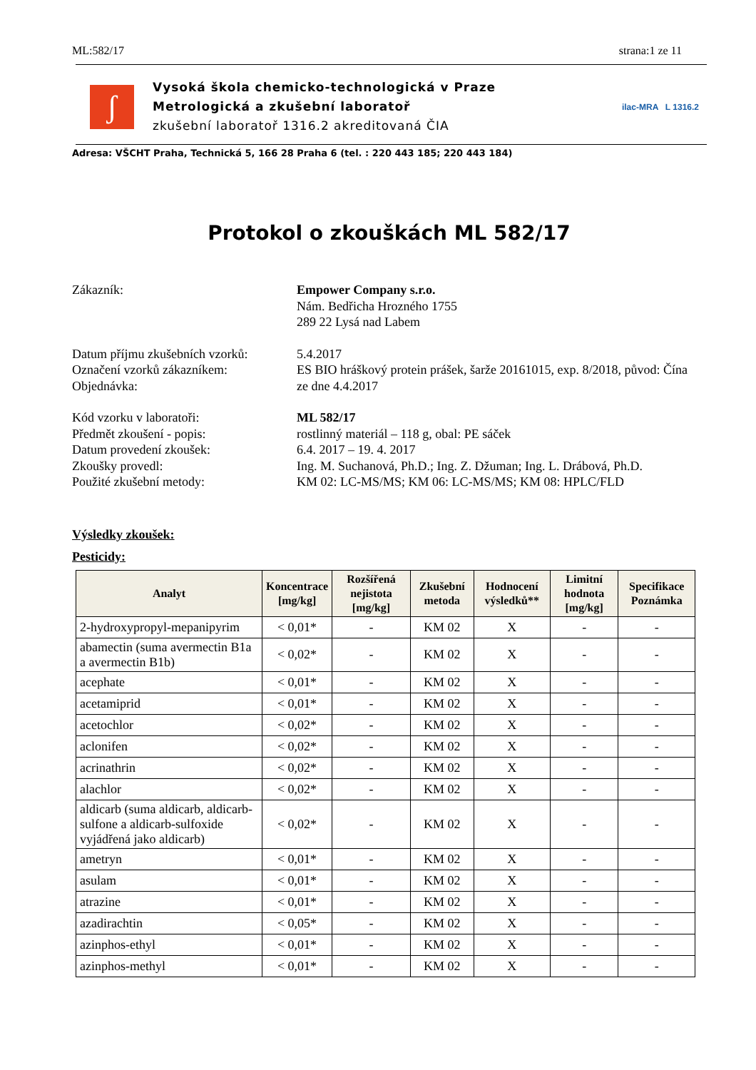ML:582/17 strana:1 ze 11
ʃ
Vysoká škola chemicko-technologická v Praze
Metrologická a zkušební laboratoř
zkušební laboratoř 1316.2 akreditovaná ČIA
ilac-MRA L 1316.2
Adresa: VŠCHT Praha, Technická 5, 166 28 Praha 6 (tel. : 220 443 185; 220 443 184)
Protokol o zkouškách ML 582/17
Zákazník: Empower Company s.r.o.
Nám. Bedřicha Hrozného 1755
289 22 Lysá nad Labem
Datum příjmu zkušebních vzorků:
5.4.2017
Označení vzorků zákazníkem: ES BIO hráškový protein prášek, šarže 20161015, exp. 8/2018, původ: Čína
Objednávka: ze dne 4.4.2017
Kód vzorku v laboratoři: ML 582/17
Předmět zkoušení - popis: rostlinný materiál – 118 g, obal: PE sáček
Datum provedení zkoušek: 6.4. 2017 – 19. 4. 2017
Zkoušky provedl: Ing. M. Suchanová, Ph.D.; Ing. Z. Džuman; Ing. L. Drábová, Ph.D.
Použité zkušební metody: KM 02: LC-MS/MS; KM 06: LC-MS/MS; KM 08: HPLC/FLD
Výsledky zkoušek:
Pesticidy:
| Analyt | Koncentrace [mg/kg] | Rozšířená nejistota [mg/kg] | Zkušební metoda | Hodnocení výsledků** | Limitní hodnota [mg/kg] | Specifikace Poznámka |
| --- | --- | --- | --- | --- | --- | --- |
| 2-hydroxypropyl-mepanipyrim | < 0,01* | - | KM 02 | X | - | - |
| abamectin (suma avermectin B1a a avermectin B1b) | < 0,02* | - | KM 02 | X | - | - |
| acephate | < 0,01* | - | KM 02 | X | - | - |
| acetamiprid | < 0,01* | - | KM 02 | X | - | - |
| acetochlor | < 0,02* | - | KM 02 | X | - | - |
| aclonifen | < 0,02* | - | KM 02 | X | - | - |
| acrinathrin | < 0,02* | - | KM 02 | X | - | - |
| alachlor | < 0,02* | - | KM 02 | X | - | - |
| aldicarb (suma aldicarb, aldicarb-sulfone a aldicarb-sulfoxide vyjádřená jako aldicarb) | < 0,02* | - | KM 02 | X | - | - |
| ametryn | < 0,01* | - | KM 02 | X | - | - |
| asulam | < 0,01* | - | KM 02 | X | - | - |
| atrazine | < 0,01* | - | KM 02 | X | - | - |
| azadirachtin | < 0,05* | - | KM 02 | X | - | - |
| azinphos-ethyl | < 0,01* | - | KM 02 | X | - | - |
| azinphos-methyl | < 0,01* | - | KM 02 | X | - | - |